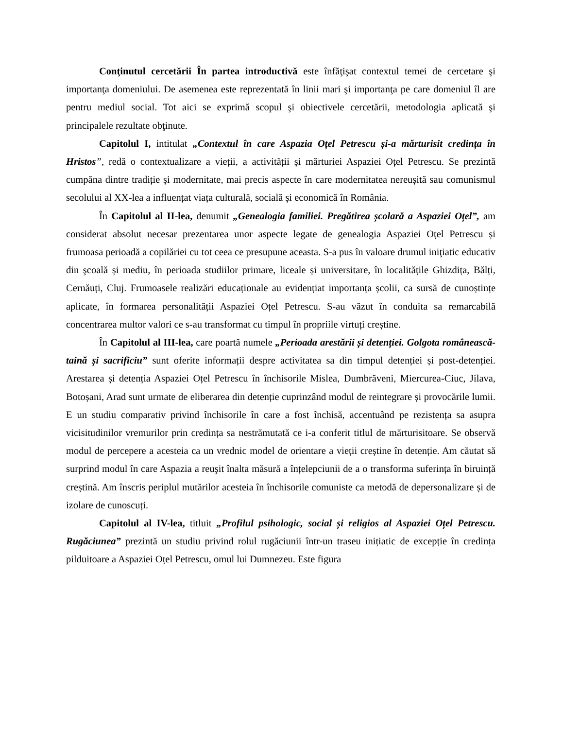Conţinutul cercetării În partea introductivă este înfăţişat contextul temei de cercetare şi importanţa domeniului. De asemenea este reprezentată în linii mari şi importanţa pe care domeniul îl are pentru mediul social. Tot aici se exprimă scopul şi obiectivele cercetării, metodologia aplicată şi principalele rezultate obţinute.
Capitolul I, intitulat „Contextul în care Aspazia Oțel Petrescu și-a mărturisit credința în Hristos”, redă o contextualizare a vieții, a activității și mărturiei Aspaziei Oțel Petrescu. Se prezintă cumpăna dintre tradiție și modernitate, mai precis aspecte în care modernitatea nereușită sau comunismul secolului al XX-lea a influențat viața culturală, socială și economică în România.
În Capitolul al II-lea, denumit „Genealogia familiei. Pregătirea școlară a Aspaziei Oțel”, am considerat absolut necesar prezentarea unor aspecte legate de genealogia Aspaziei Oțel Petrescu și frumoasa perioadă a copilăriei cu tot ceea ce presupune aceasta. S-a pus în valoare drumul iniţiatic educativ din şcoală și mediu, în perioada studiilor primare, liceale și universitare, în localitățile Ghizdița, Bălți, Cernăuți, Cluj. Frumoasele realizări educaționale au evidențiat importanța școlii, ca sursă de cunoștințe aplicate, în formarea personalității Aspaziei Oțel Petrescu. S-au văzut în conduita sa remarcabilă concentrarea multor valori ce s-au transformat cu timpul în propriile virtuți creștine.
În Capitolul al III-lea, care poartă numele „Perioada arestării și detenției. Golgota românească-taină și sacrificiu” sunt oferite informații despre activitatea sa din timpul detenției și post-detenției. Arestarea și detenția Aspaziei Oțel Petrescu în închisorile Mislea, Dumbrăveni, Miercurea-Ciuc, Jilava, Botoșani, Arad sunt urmate de eliberarea din detenție cuprinzând modul de reintegrare și provocările lumii. E un studiu comparativ privind închisorile în care a fost închisă, accentuând pe rezistența sa asupra vicisitudinilor vremurilor prin credința sa nestrămutată ce i-a conferit titlul de mărturisitoare. Se observă modul de percepere a acesteia ca un vrednic model de orientare a vieții creștine în detenție. Am căutat să surprind modul în care Aspazia a reuşit înalta măsură a înțelepciunii de a o transforma suferința în biruință creștină. Am înscris periplul mutărilor acesteia în închisorile comuniste ca metodă de depersonalizare și de izolare de cunoscuți.
Capitolul al IV-lea, titluit „Profilul psihologic, social și religios al Aspaziei Oțel Petrescu. Rugăciunea” prezintă un studiu privind rolul rugăciunii într-un traseu inițiatic de excepție în credința pilduitoare a Aspaziei Oțel Petrescu, omul lui Dumnezeu. Este figura